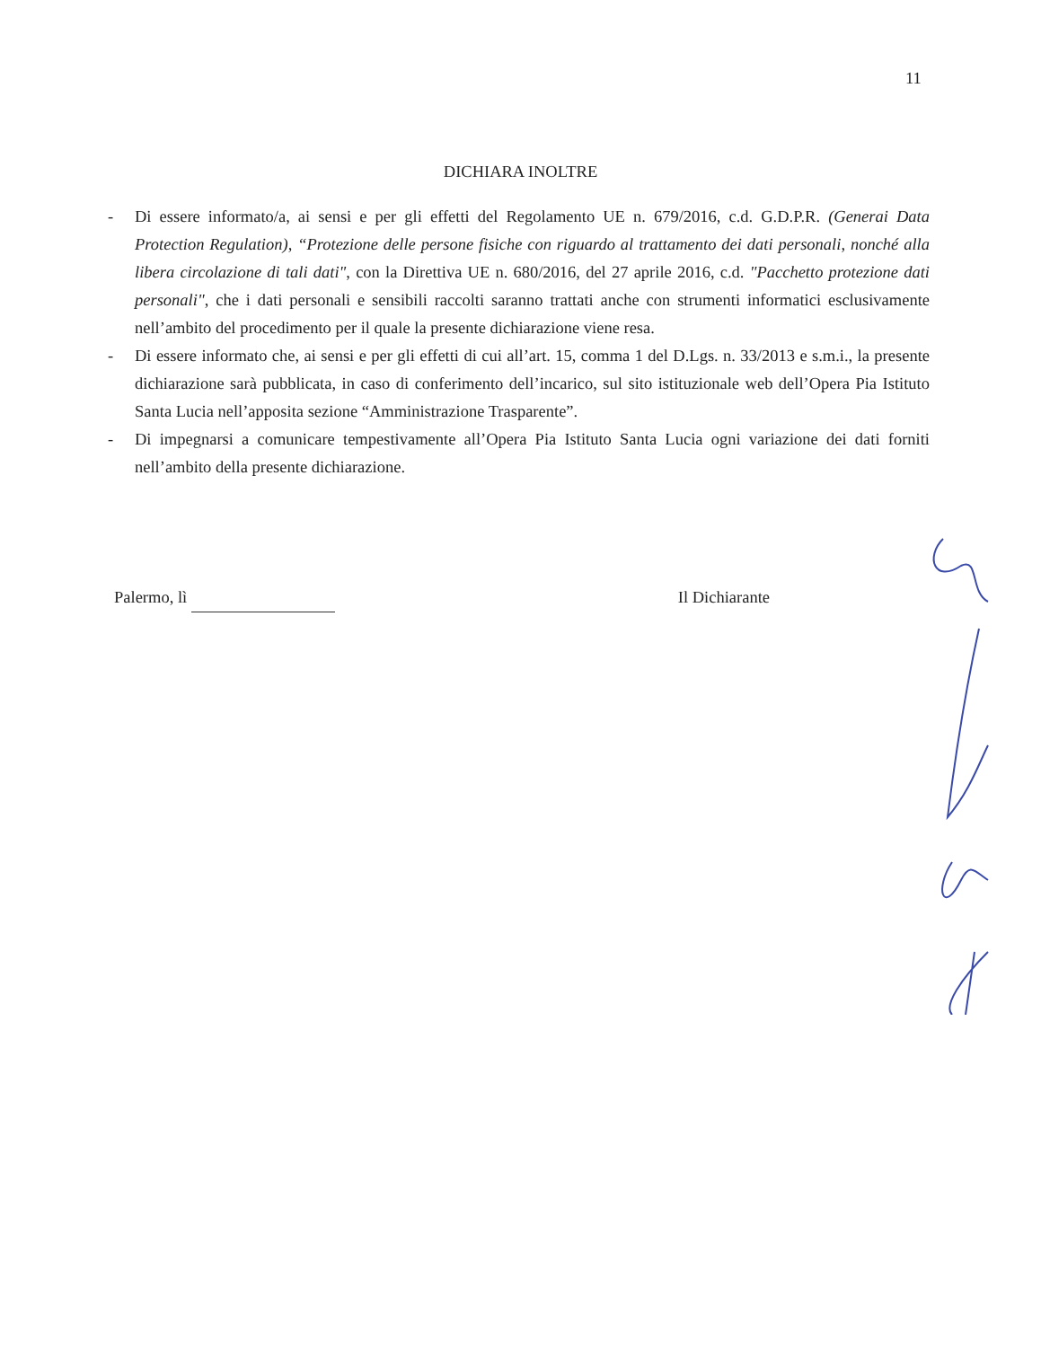11
DICHIARA INOLTRE
- Di essere informato/a, ai sensi e per gli effetti del Regolamento UE n. 679/2016, c.d. G.D.P.R. (Generai Data Protection Regulation), “Protezione delle persone fisiche con riguardo al trattamento dei dati personali, nonché alla libera circolazione di tali dati", con la Direttiva UE n. 680/2016, del 27 aprile 2016, c.d. "Pacchetto protezione dati personali", che i dati personali e sensibili raccolti saranno trattati anche con strumenti informatici esclusivamente nell’ambito del procedimento per il quale la presente dichiarazione viene resa.
- Di essere informato che, ai sensi e per gli effetti di cui all’art. 15, comma 1 del D.Lgs. n. 33/2013 e s.m.i., la presente dichiarazione sarà pubblicata, in caso di conferimento dell’incarico, sul sito istituzionale web dell’Opera Pia Istituto Santa Lucia nell’apposita sezione “Amministrazione Trasparente”.
- Di impegnarsi a comunicare tempestivamente all’Opera Pia Istituto Santa Lucia ogni variazione dei dati forniti nell’ambito della presente dichiarazione.
Palermo, lì Il Dichiarante